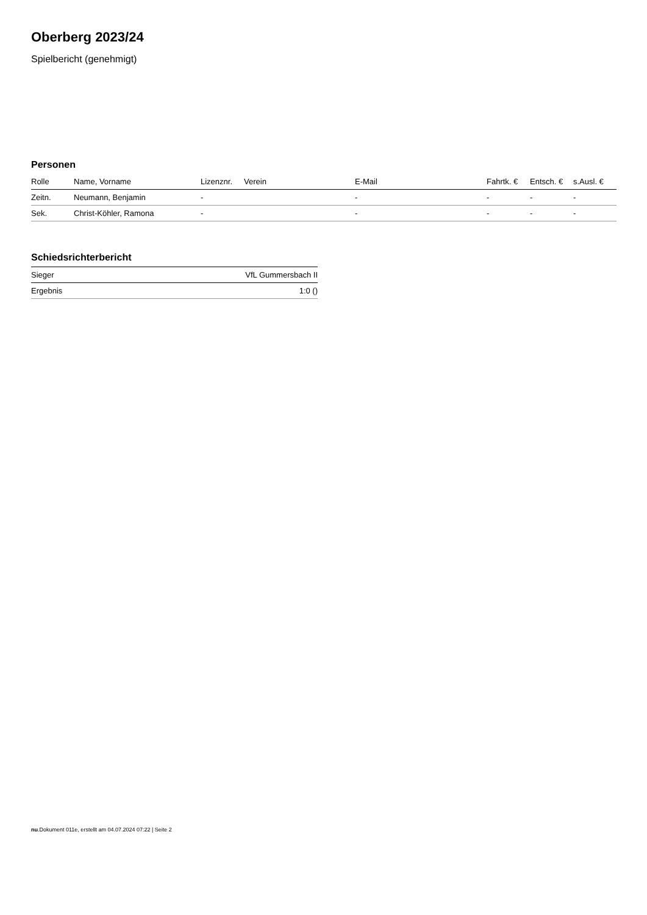Oberberg 2023/24
Spielbericht (genehmigt)
Personen
| Rolle | Name, Vorname | Lizenznr. | Verein | E-Mail | Fahrtk. € | Entsch. € | s.Ausl. € |
| --- | --- | --- | --- | --- | --- | --- | --- |
| Zeitn. | Neumann, Benjamin | - | | - | - | - | - |
| Sek. | Christ-Köhler, Ramona | - | | - | - | - | - |
Schiedsrichterbericht
| Sieger | VfL Gummersbach II |
| Ergebnis | 1:0 () |
nu.Dokument 011e, erstellt am 04.07.2024 07:22 | Seite 2